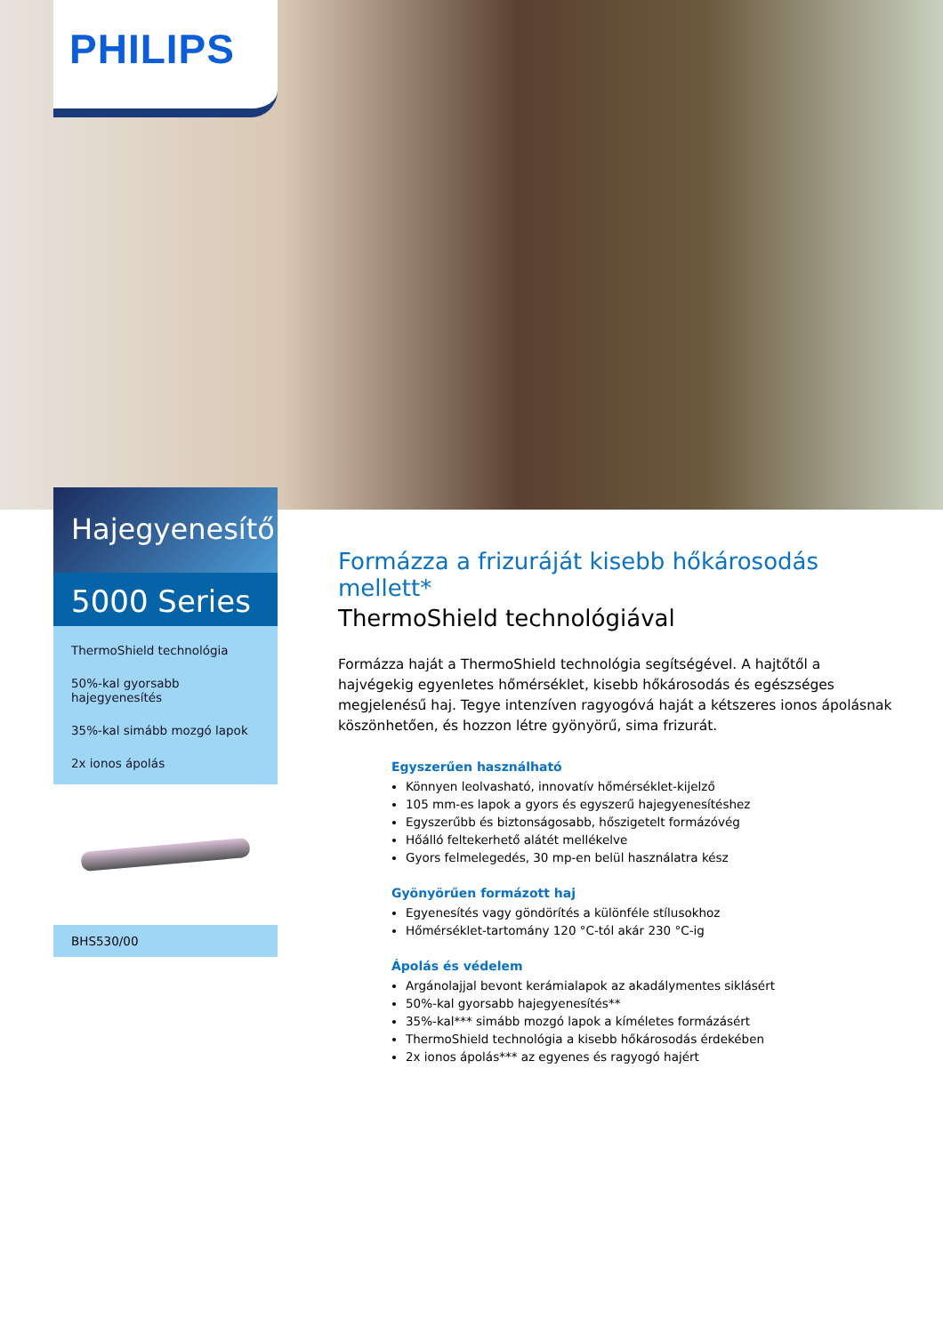PHILIPS
Hajegyenesítő
5000 Series
ThermoShield technológia
50%-kal gyorsabb hajegyenesítés
35%-kal simább mozgó lapok
2x ionos ápolás
BHS530/00
Formázza a frizuráját kisebb hőkárosodás mellett*
ThermoShield technológiával
Formázza haját a ThermoShield technológia segítségével. A hajtőtől a hajvégekig egyenletes hőmérséklet, kisebb hőkárosodás és egészséges megjelenésű haj. Tegye intenzíven ragyogóvá haját a kétszeres ionos ápolásnak köszönhetően, és hozzon létre gyönyörű, sima frizurát.
Egyszerűen használható
Könnyen leolvasható, innovatív hőmérséklet-kijelző
105 mm-es lapok a gyors és egyszerű hajegyenesítéshez
Egyszerűbb és biztonságosabb, hőszigetelt formázóvég
Hőálló feltekerhető alátét mellékelve
Gyors felmelegedés, 30 mp-en belül használatra kész
Gyönyörűen formázott haj
Egyenesítés vagy göndörítés a különféle stílusokhoz
Hőmérséklet-tartomány 120 °C-tól akár 230 °C-ig
Ápolás és védelem
Argánolajjal bevont kerámialapok az akadálymentes siklásért
50%-kal gyorsabb hajegyenesítés**
35%-kal*** simább mozgó lapok a kíméletes formázásért
ThermoShield technológia a kisebb hőkárosodás érdekében
2x ionos ápolás*** az egyenes és ragyogó hajért